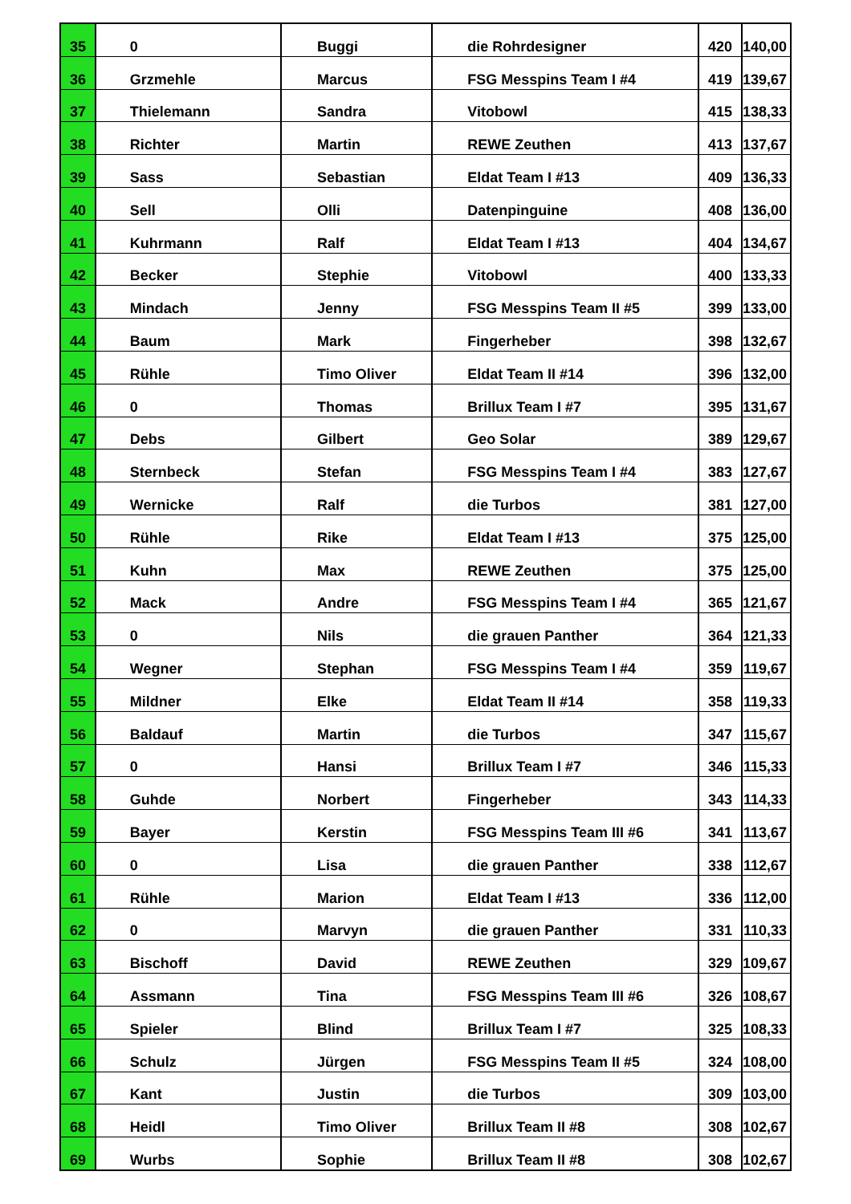| 35 | 0 | Buggi | die Rohrdesigner | 420 | 140,00 |
| 36 | Grzmehle | Marcus | FSG Messpins Team I #4 | 419 | 139,67 |
| 37 | Thielemann | Sandra | Vitobowl | 415 | 138,33 |
| 38 | Richter | Martin | REWE Zeuthen | 413 | 137,67 |
| 39 | Sass | Sebastian | Eldat Team I #13 | 409 | 136,33 |
| 40 | Sell | Olli | Datenpinguine | 408 | 136,00 |
| 41 | Kuhrmann | Ralf | Eldat Team I #13 | 404 | 134,67 |
| 42 | Becker | Stephie | Vitobowl | 400 | 133,33 |
| 43 | Mindach | Jenny | FSG Messpins Team II #5 | 399 | 133,00 |
| 44 | Baum | Mark | Fingerheber | 398 | 132,67 |
| 45 | Rühle | Timo Oliver | Eldat Team II #14 | 396 | 132,00 |
| 46 | 0 | Thomas | Brillux Team I #7 | 395 | 131,67 |
| 47 | Debs | Gilbert | Geo Solar | 389 | 129,67 |
| 48 | Sternbeck | Stefan | FSG Messpins Team I #4 | 383 | 127,67 |
| 49 | Wernicke | Ralf | die Turbos | 381 | 127,00 |
| 50 | Rühle | Rike | Eldat Team I #13 | 375 | 125,00 |
| 51 | Kuhn | Max | REWE Zeuthen | 375 | 125,00 |
| 52 | Mack | Andre | FSG Messpins Team I #4 | 365 | 121,67 |
| 53 | 0 | Nils | die grauen Panther | 364 | 121,33 |
| 54 | Wegner | Stephan | FSG Messpins Team I #4 | 359 | 119,67 |
| 55 | Mildner | Elke | Eldat Team II #14 | 358 | 119,33 |
| 56 | Baldauf | Martin | die Turbos | 347 | 115,67 |
| 57 | 0 | Hansi | Brillux Team I #7 | 346 | 115,33 |
| 58 | Guhde | Norbert | Fingerheber | 343 | 114,33 |
| 59 | Bayer | Kerstin | FSG Messpins Team III #6 | 341 | 113,67 |
| 60 | 0 | Lisa | die grauen Panther | 338 | 112,67 |
| 61 | Rühle | Marion | Eldat Team I #13 | 336 | 112,00 |
| 62 | 0 | Marvyn | die grauen Panther | 331 | 110,33 |
| 63 | Bischoff | David | REWE Zeuthen | 329 | 109,67 |
| 64 | Assmann | Tina | FSG Messpins Team III #6 | 326 | 108,67 |
| 65 | Spieler | Blind | Brillux Team I #7 | 325 | 108,33 |
| 66 | Schulz | Jürgen | FSG Messpins Team II #5 | 324 | 108,00 |
| 67 | Kant | Justin | die Turbos | 309 | 103,00 |
| 68 | Heidl | Timo Oliver | Brillux Team II #8 | 308 | 102,67 |
| 69 | Wurbs | Sophie | Brillux Team II #8 | 308 | 102,67 |